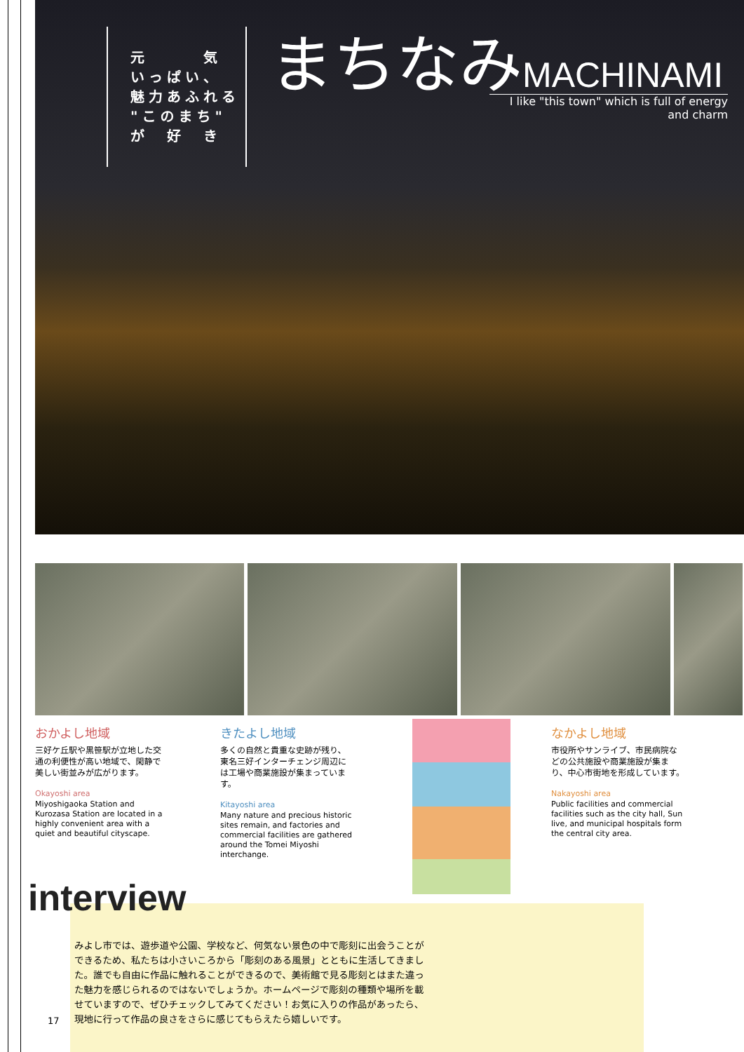元　　　気
いっぱい、
魅力あふれる
"このまち"
が　好　き
まちなみMACHINAMI
I like "this town" which is full of energy and charm
おかよし地域
三好ケ丘駅や黒笹駅が立地した交通の利便性が高い地域で、閑静で美しい街並みが広がります。
Okayoshi area
Miyoshigaoka Station and Kurozasa Station are located in a highly convenient area with a quiet and beautiful cityscape.
きたよし地域
多くの自然と貴重な史跡が残り、東名三好インターチェンジ周辺には工場や商業施設が集まっています。
Kitayoshi area
Many nature and precious historic sites remain, and factories and commercial facilities are gathered around the Tomei Miyoshi interchange.
なかよし地域
市役所やサンライブ、市民病院などの公共施設や商業施設が集まり、中心市街地を形成しています。
Nakayoshi area
Public facilities and commercial facilities such as the city hall, Sun live, and municipal hospitals form the central city area.
interview
みよし市では、遊歩道や公園、学校など、何気ない景色の中で彫刻に出会うことができるため、私たちは小さいころから「彫刻のある風景」とともに生活してきました。誰でも自由に作品に触れることができるので、美術館で見る彫刻とはまた違った魅力を感じられるのではないでしょうか。ホームページで彫刻の種類や場所を載せていますので、ぜひチェックしてみてください！お気に入りの作品があったら、現地に行って作品の良さをさらに感じてもらえたら嬉しいです。
17